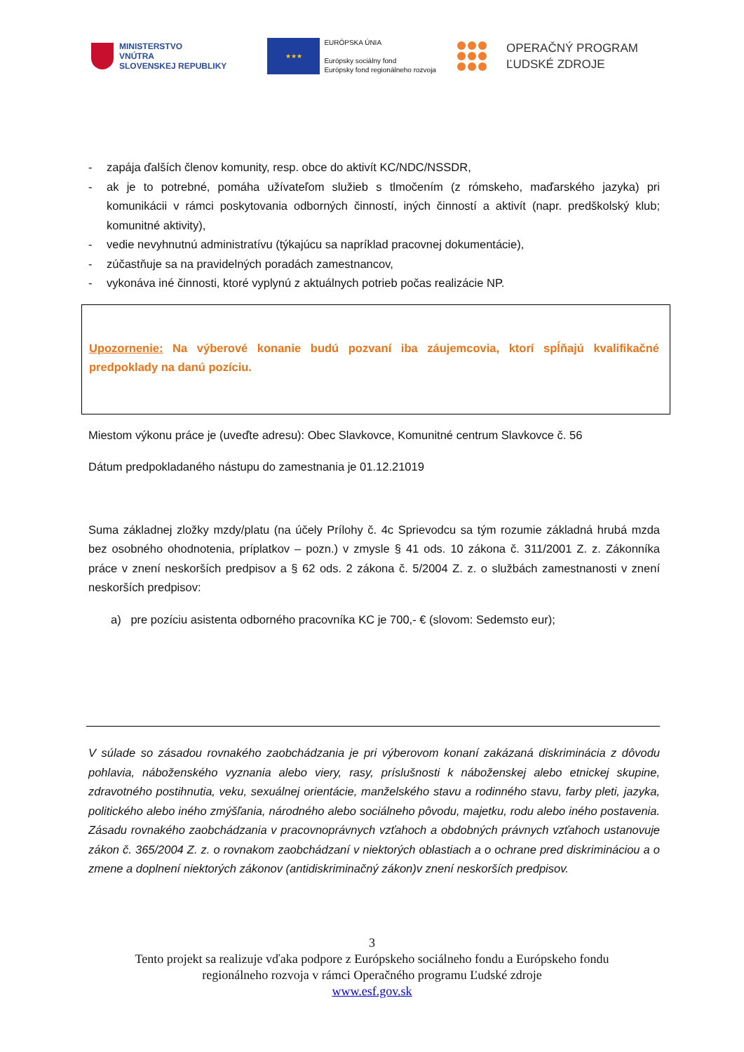MINISTERSTVO
VNÚTRA
SLOVENSKEJ REPUBLIKY
★★★
EURÓPSKA ÚNIA
Európsky sociálny fond
Európsky fond regionálneho rozvoja
OPERAČNÝ PROGRAM
ĽUDSKÉ ZDROJE
- zapája ďalších členov komunity, resp. obce do aktivít KC/NDC/NSSDR,
- ak je to potrebné, pomáha užívateľom služieb s tlmočením (z rómskeho, maďarského jazyka) pri komunikácii v rámci poskytovania odborných činností, iných činností a aktivít (napr. predškolský klub; komunitné aktivity),
- vedie nevyhnutnú administratívu (týkajúcu sa napríklad pracovnej dokumentácie),
- zúčastňuje sa na pravidelných poradách zamestnancov,
- vykonáva iné činnosti, ktoré vyplynú z aktuálnych potrieb počas realizácie NP.
Upozornenie: Na výberové konanie budú pozvaní iba záujemcovia, ktorí spĺňajú kvalifikačné predpoklady na danú pozíciu.
Miestom výkonu práce je (uveďte adresu): Obec Slavkovce, Komunitné centrum Slavkovce č. 56
Dátum predpokladaného nástupu do zamestnania je 01.12.21019
Suma základnej zložky mzdy/platu (na účely Prílohy č. 4c Sprievodcu sa tým rozumie základná hrubá mzda bez osobného ohodnotenia, príplatkov – pozn.) v zmysle § 41 ods. 10 zákona č. 311/2001 Z. z. Zákonníka práce v znení neskorších predpisov a § 62 ods. 2 zákona č. 5/2004 Z. z. o službách zamestnanosti v znení neskorších predpisov:
a) pre pozíciu asistenta odborného pracovníka KC je 700,- € (slovom: Sedemsto eur);
V súlade so zásadou rovnakého zaobchádzania je pri výberovom konaní zakázaná diskriminácia z dôvodu pohlavia, náboženského vyznania alebo viery, rasy, príslušnosti k náboženskej alebo etnickej skupine, zdravotného postihnutia, veku, sexuálnej orientácie, manželského stavu a rodinného stavu, farby pleti, jazyka, politického alebo iného zmýšľania, národného alebo sociálneho pôvodu, majetku, rodu alebo iného postavenia. Zásadu rovnakého zaobchádzania v pracovnoprávnych vzťahoch a obdobných právnych vzťahoch ustanovuje zákon č. 365/2004 Z. z. o rovnakom zaobchádzaní v niektorých oblastiach a o ochrane pred diskrimináciou a o zmene a doplnení niektorých zákonov (antidiskriminačný zákon)v znení neskorších predpisov.
3
Tento projekt sa realizuje vďaka podpore z Európskeho sociálneho fondu a Európskeho fondu
regionálneho rozvoja v rámci Operačného programu Ľudské zdroje
www.esf.gov.sk